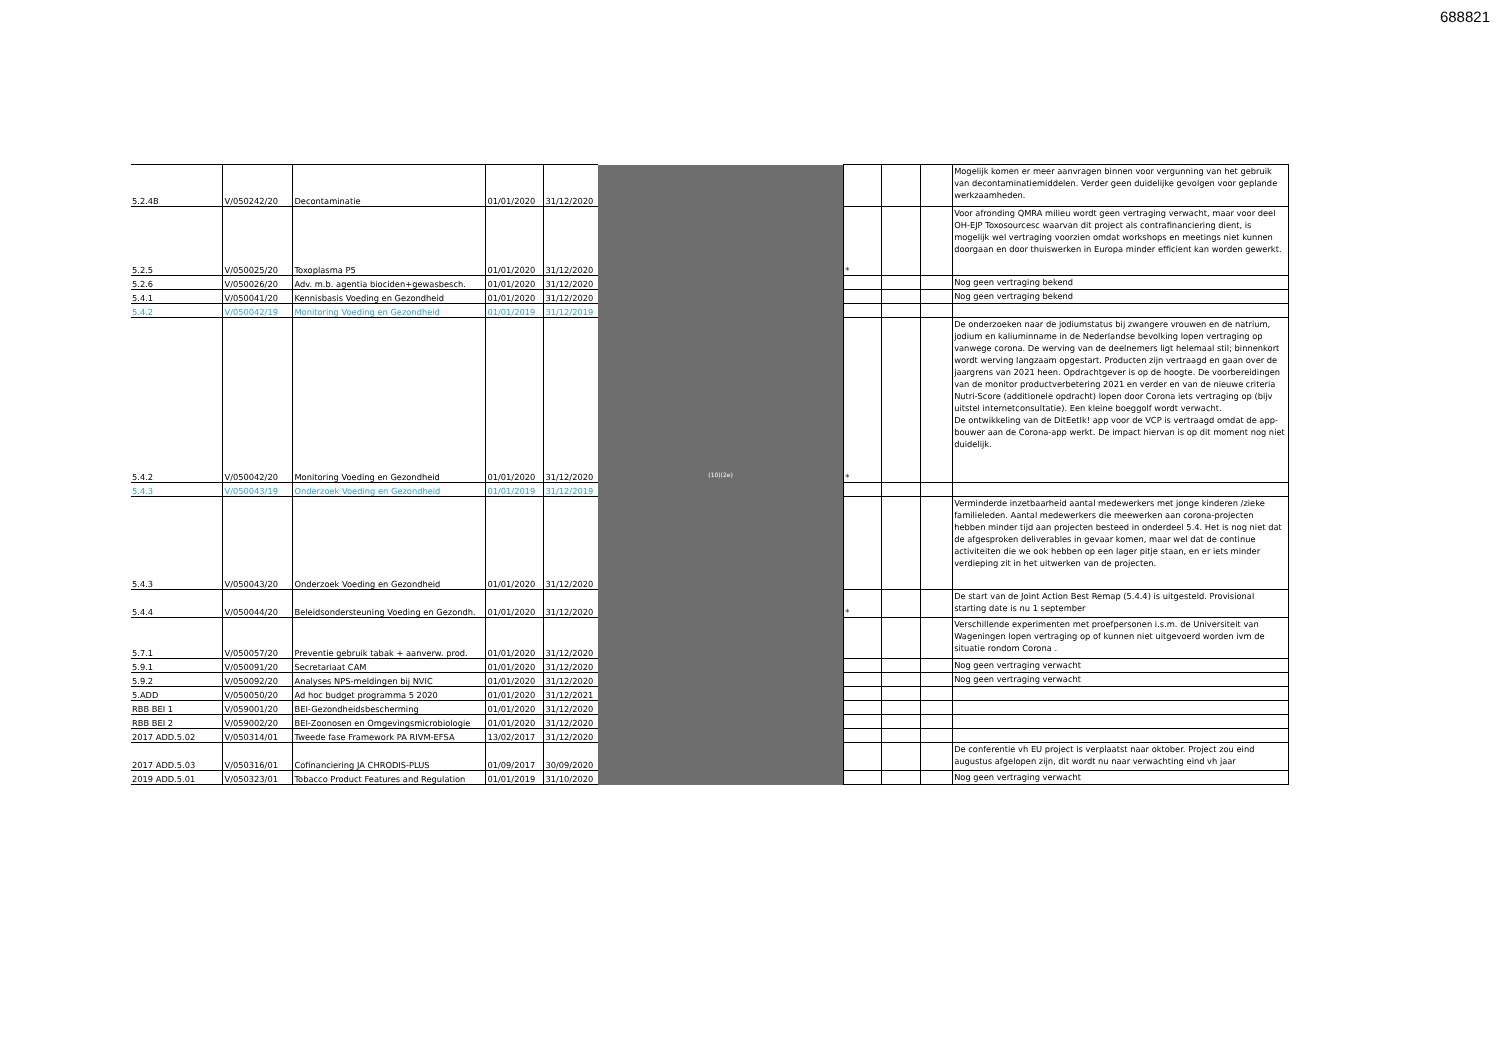688821
| 5.2.4B | V/050242/20 | Decontaminatie | 01/01/2020 | 31/12/2020 | (10)(2e) | | | | Mogelijk komen er meer aanvragen binnen voor vergunning van het gebruik van decontaminatiemiddelen. Verder geen duidelijke gevolgen voor geplande werkzaamheden. |
| 5.2.5 | V/050025/20 | Toxoplasma P5 | 01/01/2020 | 31/12/2020 | | * | | | Voor afronding QMRA milieu wordt geen vertraging verwacht, maar voor deel OH-EJP Toxosourcesc waarvan dit project als contrafinanciering dient, is mogelijk wel vertraging voorzien omdat workshops en meetings niet kunnen doorgaan en door thuiswerken in Europa minder efficient kan worden gewerkt. |
| 5.2.6 | V/050026/20 | Adv. m.b. agentia biociden+gewasbesch. | 01/01/2020 | 31/12/2020 | | | | | Nog geen vertraging bekend |
| 5.4.1 | V/050041/20 | Kennisbasis Voeding en Gezondheid | 01/01/2020 | 31/12/2020 | | | | | Nog geen vertraging bekend |
| 5.4.2 | V/050042/19 | Monitoring Voeding en Gezondheid | 01/01/2019 | 31/12/2019 | | | | | |
| 5.4.2 | V/050042/20 | Monitoring Voeding en Gezondheid | 01/01/2020 | 31/12/2020 | | * | | | De onderzoeken naar de jodiumstatus bij zwangere vrouwen en de natrium, jodium en kaliuminname in de Nederlandse bevolking lopen vertraging op vanwege corona. De werving van de deelnemers ligt helemaal stil; binnenkort wordt werving langzaam opgestart. Producten zijn vertraagd en gaan over de jaargrens van 2021 heen. Opdrachtgever is op de hoogte. De voorbereidingen van de monitor productverbetering 2021 en verder en van de nieuwe criteria Nutri-Score (additionele opdracht) lopen door Corona iets vertraging op (bijv uitstel internetconsultatie). Een kleine boeggolf wordt verwacht. De ontwikkeling van de DitEetIk! app voor de VCP is vertraagd omdat de app-bouwer aan de Corona-app werkt. De impact hiervan is op dit moment nog niet duidelijk. |
| 5.4.3 | V/050043/19 | Onderzoek Voeding en Gezondheid | 01/01/2019 | 31/12/2019 | | | | | |
| 5.4.3 | V/050043/20 | Onderzoek Voeding en Gezondheid | 01/01/2020 | 31/12/2020 | | | | | Verminderde inzetbaarheid aantal medewerkers met jonge kinderen /zieke familieleden. Aantal medewerkers die meewerken aan corona-projecten hebben minder tijd aan projecten besteed in onderdeel 5.4. Het is nog niet dat de afgesproken deliverables in gevaar komen, maar wel dat de continue activiteiten die we ook hebben op een lager pitje staan, en er iets minder verdieping zit in het uitwerken van de projecten. |
| 5.4.4 | V/050044/20 | Beleidsondersteuning Voeding en Gezondh. | 01/01/2020 | 31/12/2020 | | * | | | De start van de Joint Action Best Remap (5.4.4) is uitgesteld. Provisional starting date is nu 1 september |
| 5.7.1 | V/050057/20 | Preventie gebruik tabak + aanverw. prod. | 01/01/2020 | 31/12/2020 | | | | | Verschillende experimenten met proefpersonen i.s.m. de Universiteit van Wageningen lopen vertraging op of kunnen niet uitgevoerd worden ivm de situatie rondom Corona . |
| 5.9.1 | V/050091/20 | Secretariaat CAM | 01/01/2020 | 31/12/2020 | | | | | Nog geen vertraging verwacht |
| 5.9.2 | V/050092/20 | Analyses NPS-meldingen bij NVIC | 01/01/2020 | 31/12/2020 | | | | | Nog geen vertraging verwacht |
| 5.ADD | V/050050/20 | Ad hoc budget programma 5 2020 | 01/01/2020 | 31/12/2021 | | | | | |
| RBB BEI 1 | V/059001/20 | BEI-Gezondheidsbescherming | 01/01/2020 | 31/12/2020 | | | | | |
| RBB BEI 2 | V/059002/20 | BEI-Zoonosen en Omgevingsmicrobiologie | 01/01/2020 | 31/12/2020 | | | | | |
| 2017 ADD.5.02 | V/050314/01 | Tweede fase Framework PA RIVM-EFSA | 13/02/2017 | 31/12/2020 | | | | | |
| 2017 ADD.5.03 | V/050316/01 | Cofinanciering JA CHRODIS-PLUS | 01/09/2017 | 30/09/2020 | | | | | De conferentie vh EU project is verplaatst naar oktober. Project zou eind augustus afgelopen zijn, dit wordt nu naar verwachting eind vh jaar |
| 2019 ADD.5.01 | V/050323/01 | Tobacco Product Features and Regulation | 01/01/2019 | 31/10/2020 | | | | | Nog geen vertraging verwacht |